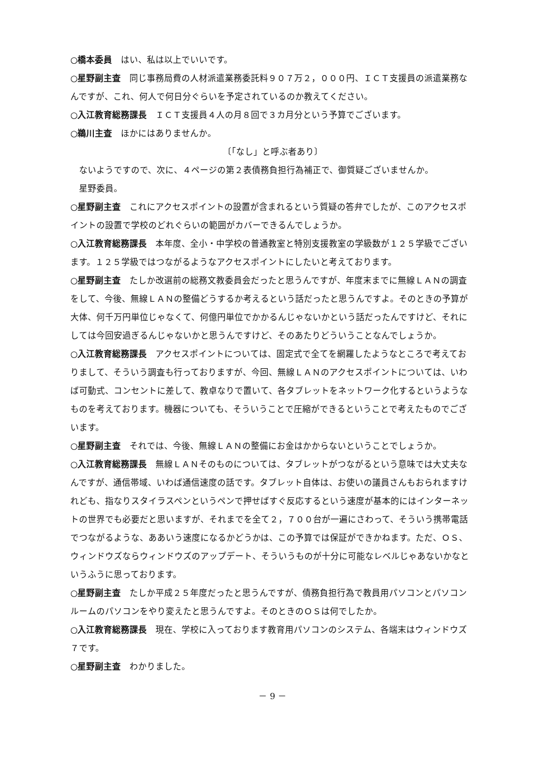○橋本委員　はい、私は以上でいいです。
○星野副主査　同じ事務局費の人材派遣業務委託料９０７万２，０００円、ＩＣＴ支援員の派遣業務なんですが、これ、何人で何日分ぐらいを予定されているのか教えてください。
○入江教育総務課長　ＩＣＴ支援員４人の月８回で３カ月分という予算でございます。
○鵜川主査　ほかにはありませんか。
〔「なし」と呼ぶ者あり〕
ないようですので、次に、４ページの第２表債務負担行為補正で、御質疑ございませんか。
星野委員。
○星野副主査　これにアクセスポイントの設置が含まれるという質疑の答弁でしたが、このアクセスポイントの設置で学校のどれぐらいの範囲がカバーできるんでしょうか。
○入江教育総務課長　本年度、全小・中学校の普通教室と特別支援教室の学級数が１２５学級でございます。１２５学級ではつながるようなアクセスポイントにしたいと考えております。
○星野副主査　たしか改選前の総務文教委員会だったと思うんですが、年度末までに無線ＬＡＮの調査をして、今後、無線ＬＡＮの整備どうするか考えるという話だったと思うんですよ。そのときの予算が大体、何千万円単位じゃなくて、何億円単位でかかるんじゃないかという話だったんですけど、それにしては今回安過ぎるんじゃないかと思うんですけど、そのあたりどういうことなんでしょうか。
○入江教育総務課長　アクセスポイントについては、固定式で全てを網羅したようなところで考えておりまして、そういう調査も行っておりますが、今回、無線ＬＡＮのアクセスポイントについては、いわば可動式、コンセントに差して、教卓なりで置いて、各タブレットをネットワーク化するというようなものを考えております。機器についても、そういうことで圧縮ができるということで考えたものでございます。
○星野副主査　それでは、今後、無線ＬＡＮの整備にお金はかからないということでしょうか。
○入江教育総務課長　無線ＬＡＮそのものについては、タブレットがつながるという意味では大丈夫なんですが、通信帯域、いわば通信速度の話です。タブレット自体は、お使いの議員さんもおられますけれども、指なりスタイラスペンというペンで押せばすぐ反応するという速度が基本的にはインターネットの世界でも必要だと思いますが、それまでを全て２，７００台が一遍にさわって、そういう携帯電話でつながるような、ああいう速度になるかどうかは、この予算では保証ができかねます。ただ、ＯＳ、ウィンドウズならウィンドウズのアップデート、そういうものが十分に可能なレベルじゃあないかなというふうに思っております。
○星野副主査　たしか平成２５年度だったと思うんですが、債務負担行為で教員用パソコンとパソコンルームのパソコンをやり変えたと思うんですよ。そのときのＯＳは何でしたか。
○入江教育総務課長　現在、学校に入っております教育用パソコンのシステム、各端末はウィンドウズ７です。
○星野副主査　わかりました。
－ 9 －